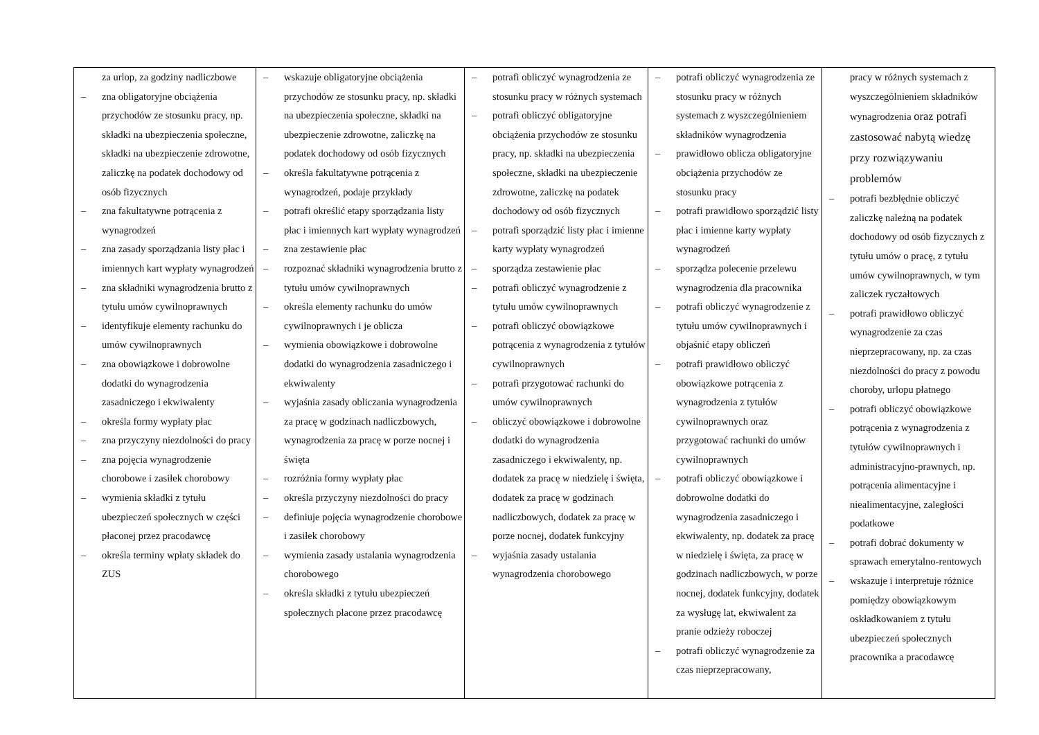| za urlop, za godziny nadliczbowe zna obligatoryjne obciążenia przychodów ze stosunku pracy, np. składki na ubezpieczenia społeczne, składki na ubezpieczenie zdrowotne, zaliczkę na podatek dochodowy od osób fizycznych zna fakultatywne potrącenia z wynagrodzeń zna zasady sporządzania listy płac i imiennych kart wypłaty wynagrodzeń zna składniki wynagrodzenia brutto z tytułu umów cywilnoprawnych identyfikuje elementy rachunku do umów cywilnoprawnych zna obowiązkowe i dobrowolne dodatki do wynagrodzenia zasadniczego i ekwiwalenty określa formy wypłaty płac zna przyczyny niezdolności do pracy zna pojęcia wynagrodzenie chorobowe i zasiłek chorobowy wymienia składki z tytułu ubezpieczeń społecznych w części płaconej przez pracodawcę określa terminy wpłaty składek do ZUS | wskazuje obligatoryjne obciążenia przychodów ze stosunku pracy, np. składki na ubezpieczenia społeczne, składki na ubezpieczenie zdrowotne, zaliczkę na podatek dochodowy od osób fizycznych określa fakultatywne potrącenia z wynagrodzeń, podaje przykłady potrafi określić etapy sporządzania listy płac i imiennych kart wypłaty wynagrodzeń zna zestawienie płac rozpoznać składniki wynagrodzenia brutto z tytułu umów cywilnoprawnych określa elementy rachunku do umów cywilnoprawnych i je oblicza wymienia obowiązkowe i dobrowolne dodatki do wynagrodzenia zasadniczego i ekwiwalenty wyjaśnia zasady obliczania wynagrodzenia za pracę w godzinach nadliczbowych, wynagrodzenia za pracę w porze nocnej i święta rozróżnia formy wypłaty płac określa przyczyny niezdolności do pracy definiuje pojęcia wynagrodzenie chorobowe i zasiłek chorobowy wymienia zasady ustalania wynagrodzenia chorobowego określa składki z tytułu ubezpieczeń społecznych płacone przez pracodawcę | potrafi obliczyć wynagrodzenia ze stosunku pracy w różnych systemach potrafi obliczyć obligatoryjne obciążenia przychodów ze stosunku pracy, np. składki na ubezpieczenia społeczne, składki na ubezpieczenie zdrowotne, zaliczkę na podatek dochodowy od osób fizycznych potrafi sporządzić listy płac i imienne karty wypłaty wynagrodzeń sporządza zestawienie płac potrafi obliczyć wynagrodzenie z tytułu umów cywilnoprawnych potrafi obliczyć obowiązkowe potrącenia z wynagrodzenia z tytułów cywilnoprawnych potrafi przygotować rachunki do umów cywilnoprawnych obliczyć obowiązkowe i dobrowolne dodatki do wynagrodzenia zasadniczego i ekwiwalenty, np. dodatek za pracę w niedzielę i święta, dodatek za pracę w godzinach nadliczbowych, dodatek za pracę w porze nocnej, dodatek funkcyjny wyjaśnia zasady ustalania wynagrodzenia chorobowego | potrafi obliczyć wynagrodzenia ze stosunku pracy w różnych systemach z wyszczególnieniem składników wynagrodzenia prawidłowo oblicza obligatoryjne obciążenia przychodów ze stosunku pracy potrafi prawidłowo sporządzić listy płac i imienne karty wypłaty wynagrodzeń sporządza polecenie przelewu wynagrodzenia dla pracownika potrafi obliczyć wynagrodzenie z tytułu umów cywilnoprawnych i objaśnić etapy obliczeń potrafi prawidłowo obliczyć obowiązkowe potrącenia z wynagrodzenia z tytułów cywilnoprawnych oraz przygotować rachunki do umów cywilnoprawnych potrafi obliczyć obowiązkowe i dobrowolne dodatki do wynagrodzenia zasadniczego i ekwiwalenty, np. dodatek za pracę w niedzielę i święta, za pracę w godzinach nadliczbowych, w porze nocnej, dodatek funkcyjny, dodatek za wysługę lat, ekwiwalent za pranie odzieży roboczej potrafi obliczyć wynagrodzenie za czas nieprzepracowany, | pracy w różnych systemach z wyszczególnieniem składników wynagrodzenia oraz potrafi zastosować nabytą wiedzę przy rozwiązywaniu problemów potrafi bezbłędnie obliczyć zaliczkę należną na podatek dochodowy od osób fizycznych z tytułu umów o pracę, z tytułu umów cywilnoprawnych, w tym zaliczek ryczałtowych potrafi prawidłowo obliczyć wynagrodzenie za czas nieprzepracowany, np. za czas niezdolności do pracy z powodu choroby, urlopu płatnego potrafi obliczyć obowiązkowe potrącenia z wynagrodzenia z tytułów cywilnoprawnych i administracyjno-prawnych, np. potrącenia alimentacyjne i niealimentacyjne, zaległości podatkowe potrafi dobrać dokumenty w sprawach emerytalno-rentowych wskazuje i interpretuje różnice pomiędzy obowiązkowym oskładkowaniem z tytułu ubezpieczeń społecznych pracownika a pracodawcę |